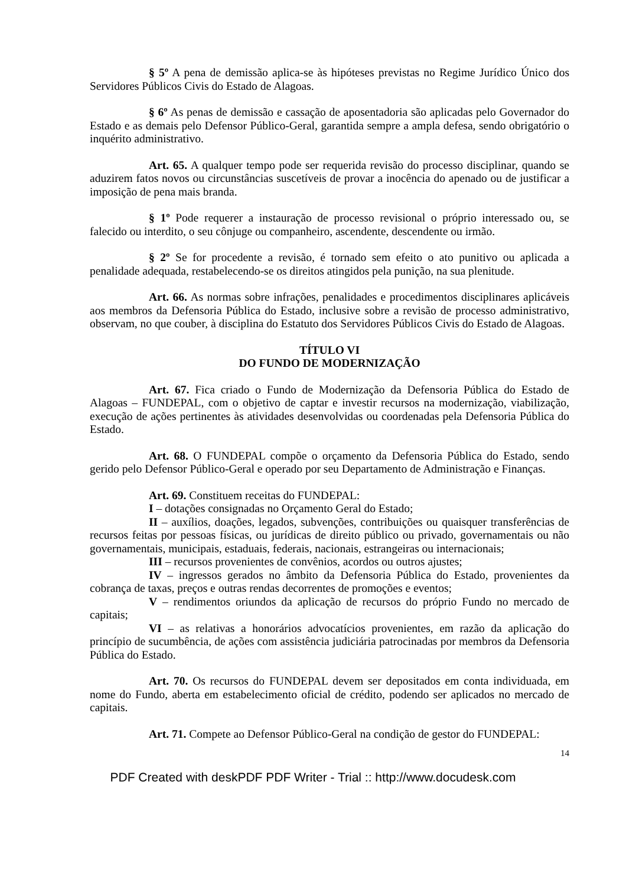§ 5º A pena de demissão aplica-se às hipóteses previstas no Regime Jurídico Único dos Servidores Públicos Civis do Estado de Alagoas.
§ 6º As penas de demissão e cassação de aposentadoria são aplicadas pelo Governador do Estado e as demais pelo Defensor Público-Geral, garantida sempre a ampla defesa, sendo obrigatório o inquérito administrativo.
Art. 65. A qualquer tempo pode ser requerida revisão do processo disciplinar, quando se aduzirem fatos novos ou circunstâncias suscetíveis de provar a inocência do apenado ou de justificar a imposição de pena mais branda.
§ 1º Pode requerer a instauração de processo revisional o próprio interessado ou, se falecido ou interdito, o seu cônjuge ou companheiro, ascendente, descendente ou irmão.
§ 2º Se for procedente a revisão, é tornado sem efeito o ato punitivo ou aplicada a penalidade adequada, restabelecendo-se os direitos atingidos pela punição, na sua plenitude.
Art. 66. As normas sobre infrações, penalidades e procedimentos disciplinares aplicáveis aos membros da Defensoria Pública do Estado, inclusive sobre a revisão de processo administrativo, observam, no que couber, à disciplina do Estatuto dos Servidores Públicos Civis do Estado de Alagoas.
TÍTULO VI
DO FUNDO DE MODERNIZAÇÃO
Art. 67. Fica criado o Fundo de Modernização da Defensoria Pública do Estado de Alagoas – FUNDEPAL, com o objetivo de captar e investir recursos na modernização, viabilização, execução de ações pertinentes às atividades desenvolvidas ou coordenadas pela Defensoria Pública do Estado.
Art. 68. O FUNDEPAL compõe o orçamento da Defensoria Pública do Estado, sendo gerido pelo Defensor Público-Geral e operado por seu Departamento de Administração e Finanças.
Art. 69. Constituem receitas do FUNDEPAL:
I – dotações consignadas no Orçamento Geral do Estado;
II – auxílios, doações, legados, subvenções, contribuições ou quaisquer transferências de recursos feitas por pessoas físicas, ou jurídicas de direito público ou privado, governamentais ou não governamentais, municipais, estaduais, federais, nacionais, estrangeiras ou internacionais;
III – recursos provenientes de convênios, acordos ou outros ajustes;
IV – ingressos gerados no âmbito da Defensoria Pública do Estado, provenientes da cobrança de taxas, preços e outras rendas decorrentes de promoções e eventos;
V – rendimentos oriundos da aplicação de recursos do próprio Fundo no mercado de capitais;
VI – as relativas a honorários advocatícios provenientes, em razão da aplicação do princípio de sucumbência, de ações com assistência judiciária patrocinadas por membros da Defensoria Pública do Estado.
Art. 70. Os recursos do FUNDEPAL devem ser depositados em conta individuada, em nome do Fundo, aberta em estabelecimento oficial de crédito, podendo ser aplicados no mercado de capitais.
Art. 71. Compete ao Defensor Público-Geral na condição de gestor do FUNDEPAL:
14
PDF Created with deskPDF PDF Writer - Trial :: http://www.docudesk.com